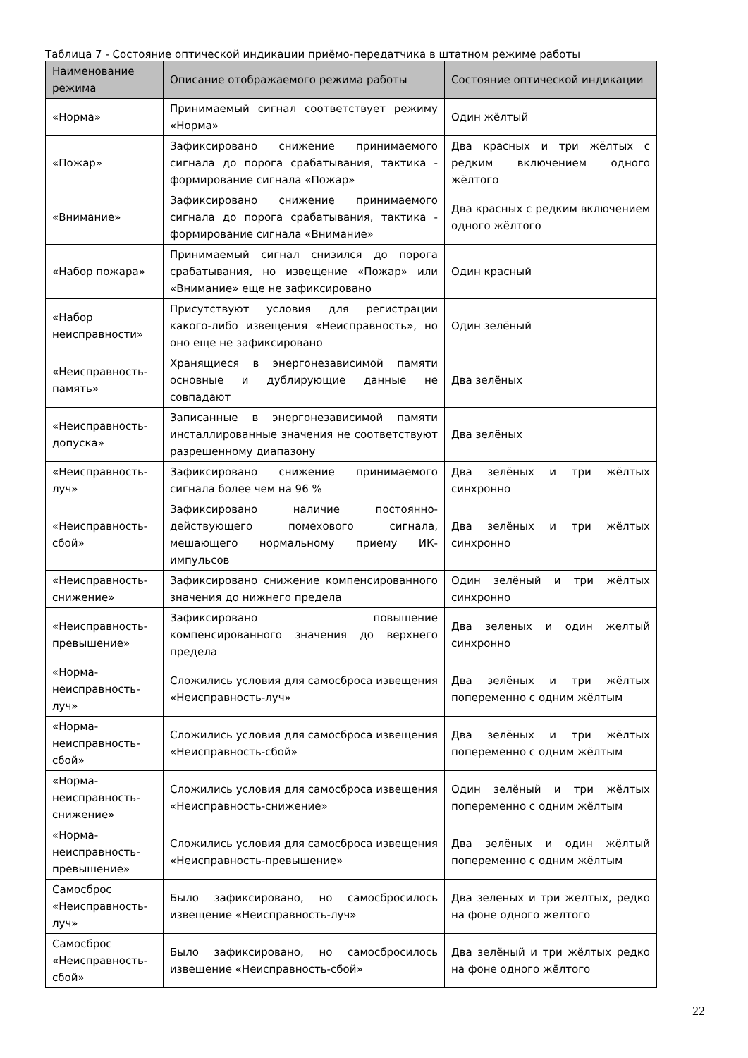Таблица 7 - Состояние оптической индикации приёмо-передатчика в штатном режиме работы
| Наименование режима | Описание отображаемого режима работы | Состояние оптической индикации |
| --- | --- | --- |
| «Норма» | Принимаемый сигнал соответствует режиму «Норма» | Один жёлтый |
| «Пожар» | Зафиксировано снижение принимаемого сигнала до порога срабатывания, тактика - формирование сигнала «Пожар» | Два красных и три жёлтых с редким включением одного жёлтого |
| «Внимание» | Зафиксировано снижение принимаемого сигнала до порога срабатывания, тактика - формирование сигнала «Внимание» | Два красных с редким включением одного жёлтого |
| «Набор пожара» | Принимаемый сигнал снизился до порога срабатывания, но извещение «Пожар» или «Внимание» еще не зафиксировано | Один красный |
| «Набор неисправности» | Присутствуют условия для регистрации какого-либо извещения «Неисправность», но оно еще не зафиксировано | Один зелёный |
| «Неисправность-память» | Хранящиеся в энергонезависимой памяти основные и дублирующие данные не совпадают | Два зелёных |
| «Неисправность-допуска» | Записанные в энергонезависимой памяти инсталлированные значения не соответствуют разрешенному диапазону | Два зелёных |
| «Неисправность-луч» | Зафиксировано снижение принимаемого сигнала более чем на 96 % | Два зелёных и три жёлтых синхронно |
| «Неисправность-сбой» | Зафиксировано наличие постоянно-действующего помехового сигнала, мешающего нормальному приему ИК-импульсов | Два зелёных и три жёлтых синхронно |
| «Неисправность-снижение» | Зафиксировано снижение компенсированного значения до нижнего предела | Один зелёный и три жёлтых синхронно |
| «Неисправность-превышение» | Зафиксировано повышение компенсированного значения до верхнего предела | Два зеленых и один желтый синхронно |
| «Норма-неисправность-луч» | Сложились условия для самосброса извещения «Неисправность-луч» | Два зелёных и три жёлтых попеременно с одним жёлтым |
| «Норма-неисправность-сбой» | Сложились условия для самосброса извещения «Неисправность-сбой» | Два зелёных и три жёлтых попеременно с одним жёлтым |
| «Норма-неисправность-снижение» | Сложились условия для самосброса извещения «Неисправность-снижение» | Один зелёный и три жёлтых попеременно с одним жёлтым |
| «Норма-неисправность-превышение» | Сложились условия для самосброса извещения «Неисправность-превышение» | Два зелёных и один жёлтый попеременно с одним жёлтым |
| Самосброс «Неисправность-луч» | Было зафиксировано, но самосбросилось извещение «Неисправность-луч» | Два зеленых и три желтых, редко на фоне одного желтого |
| Самосброс «Неисправность-сбой» | Было зафиксировано, но самосбросилось извещение «Неисправность-сбой» | Два зелёный и три жёлтых редко на фоне одного жёлтого |
22